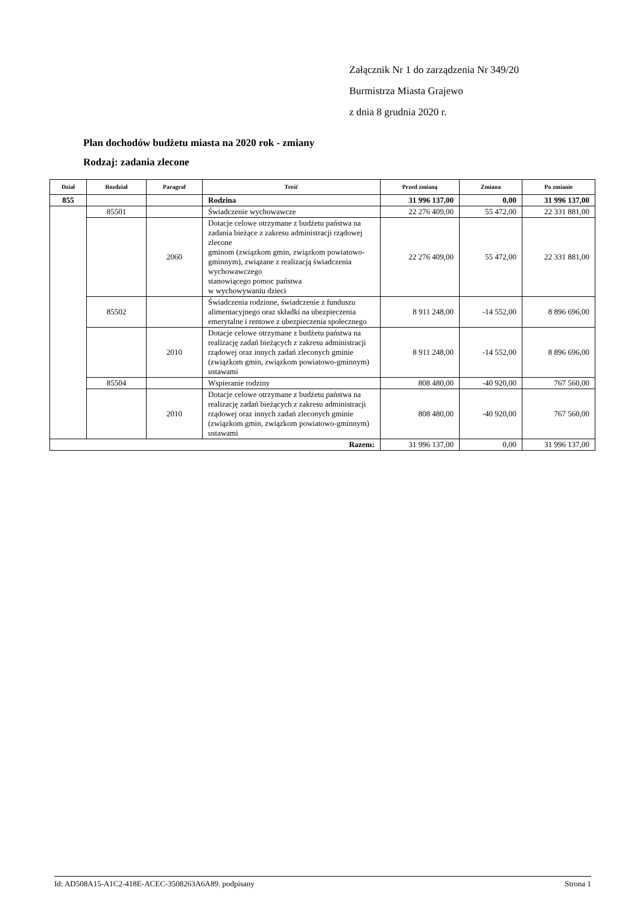Załącznik Nr 1 do zarządzenia Nr 349/20
Burmistrza Miasta Grajewo
z dnia 8 grudnia 2020 r.
Plan dochodów budżetu miasta na 2020 rok - zmiany
Rodzaj: zadania zlecone
| Dział | Rozdział | Paragraf | Treść | Przed zmianą | Zmiana | Po zmianie |
| --- | --- | --- | --- | --- | --- | --- |
| 855 | | | Rodzina | 31 996 137,00 | 0,00 | 31 996 137,00 |
| | 85501 | | Świadczenie wychowawcze | 22 276 409,00 | 55 472,00 | 22 331 881,00 |
| | | 2060 | Dotacje celowe otrzymane z budżetu państwa na zadania bieżące z zakresu administracji rządowej zlecone gminom (związkom gmin, związkom powiatowo-gminnym), związane z realizacją świadczenia wychowawczego stanowiącego pomoc państwa w wychowywaniu dzieci | 22 276 409,00 | 55 472,00 | 22 331 881,00 |
| | 85502 | | Świadczenia rodzinne, świadczenie z funduszu alimentacyjnego oraz składki na ubezpieczenia emerytalne i rentowe z ubezpieczenia społecznego | 8 911 248,00 | -14 552,00 | 8 896 696,00 |
| | | 2010 | Dotacje celowe otrzymane z budżetu państwa na realizację zadań bieżących z zakresu administracji rządowej oraz innych zadań zleconych gminie (związkom gmin, związkom powiatowo-gminnym) ustawami | 8 911 248,00 | -14 552,00 | 8 896 696,00 |
| | 85504 | | Wspieranie rodziny | 808 480,00 | -40 920,00 | 767 560,00 |
| | | 2010 | Dotacje celowe otrzymane z budżetu państwa na realizację zadań bieżących z zakresu administracji rządowej oraz innych zadań zleconych gminie (związkom gmin, związkom powiatowo-gminnym) ustawami | 808 480,00 | -40 920,00 | 767 560,00 |
| Razem: | | | | 31 996 137,00 | 0,00 | 31 996 137,00 |
Id: AD508A15-A1C2-418E-ACEC-3508263A6A89. podpisany Strona 1